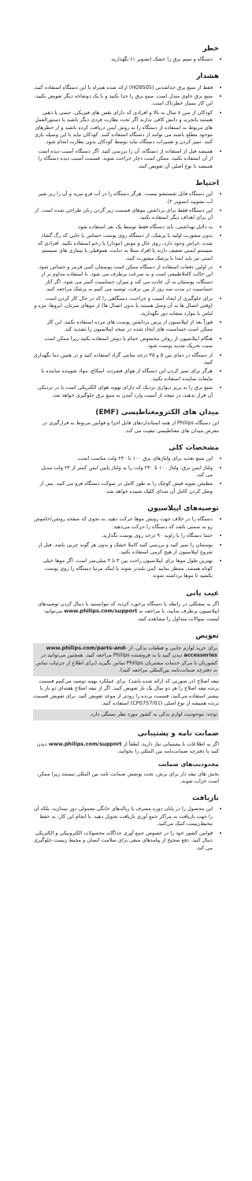خطر
دستگاه و سیم برق را خشک (تصویر ۱) نگهدارید.
هشدار
فقط از منبع برق جداشدنی (HQ8505) ارائه شده همراه با این دستگاه استفاده کنید.
منبع برق حاوی مبدل است. منبع برق را جدا نکنید و با یک دوشاخه دیگر تعویض نکنید، این کار بسیار خطرناک است.
کودکان از سن ۸ سال به بالا و افرادی که دارای نقص های فیزیکی، حسی یا ذهنی هستند یاتجربه و دانش کافی ندارند اگر تحت نظارت فردی دیگر باشند یا دستورالعمل های مربوط به استفاده از دستگاه را به روش ایمن دریافت کرده باشند و از خطرهای موجود مطلع باشند می توانند از دستگاه استفاده کنند. کودکان نباید با این وسیله بازی کنند. تمیز کردن و تعمیرات دستگاه نباید توسط کودکان بدون نظارت انجام شود.
همیشه قبل از استفاده از دستگاه، آن را بررسی کنید. اگر دستگاه آسیب دیده است از آن استفاده نکنید، ممکن است دچار جراحت شوید. قسمت آسیب دیده دستگاه را همیشه با نوع اصلی آن تعویض کنید.
احتیاط
این دستگاه قابل شستشو نیست. هرگز دستگاه را در آب فرو نبرید و آن را زیر شیر آب نشویید (تصویر ۲).
این دستگاه فقط برای برداشتن موهای قسمت زیر گردن زنان طراحی شده است. از آن برای اهداف دیگر استفاده نکنید.
به دلایل بهداشتی، باید دستگاه فقط توسط یک نفر استفاده شود.
بدون مشورت اولیه با پزشک، از دستگاه روی پوست حساس یا جایی که رگ گشاد شده، خراش وجود دارد، روی خال و موش (مودار) یا زخم استفاده نکنید. افرادی که سیستم ایمنی ضعیف دارند یا افراد مبتلا به دیابت، هموفیلی یا بیماری های سیستم ایمنی نیز باید ابتدا با پزشک مشورت کنند.
در اولین دفعات استفاده از دستگاه ممکن است پوستتان کمی قرمز و حساس شود. این حالت کاملاطبیعی است و به سرعت برطرف می شود. با استفاده مداوم تر از دستگاه، پوستتان به آن عادت می کند و میزان حساسیت کمتر می شود. اگر آثار حساسیت در مدت سه روز از بین نرفت، توصیه می کنیم به پزشک مراجعه کنید.
برای جلوگیری از ایجاد آسیب و جراحت، دستگاهی را که در حال کار کردن است (وقتی اتصال ها به آن وصل هستند یا بدون اتصال ها) از موهای سرتان، ابروها، مژه و لباس یا موارد مشابه دور نگهدارید.
فوراً بعد از اپیلاسیون از پرس برداشتن پوست های مرده استفاده نکنید، این کار ممکن است حساسیت های ایجاد شده در نتیجه اپیلاسیون را تشدید کند.
هنگام اپیلاسیون از روغن مخصوص حمام یا دوش استفاده نکنید زیرا ممکن است سبب تحریک شدید پوست شود.
از دستگاه در دمای بین ۵ و ۳۵ درجه سانتی گراد استفاده کنید و در همین دما نگهداری کنید.
هرگز برای تمیز کردن این دستگاه از هوای فشرده، اسکاچ، مواد شوینده ساینده یا مایعات ساینده استفاده نکنید.
منبع برق را به پریز دیواری نزدیک که دارای تهویه هوای الکتریکی است یا در نزدیکی آن قرار ندهید، در نتیجه از آسیب وارد آمدن به منبع برق جلوگیری خواهد شد.
میدان های الکترومغناطیسی (EMF)
این دستگاه Philips از همه استانداردهای قابل اجرا و قوانین مربوط به قرارگیری در معرض میدان های مغناطیسی تبعیت می کند.
مشخصات کلی
این منبع تغذیه برای ولتاژهای برق ۱۰۰ تا ۲۴۰ ولت مناسب است.
ولتاژ ایمن برق، ولتاژ ۱۰۰ تا ۲۴۰ ولت را به ولتاژ پایین ایمن کمتر از ۲۴ ولت تبدیل می کند.
مطمئن شوید فیش کوچک را به طور کامل در سوکت دستگاه فرو می کنید. پس از وصل کردن کامل آن صدای کلیک شنیده خواهد شد.
توصیه‌های اپیلاسیون
دستگاه را در خلاف جهت رویش موها حرکت دهید، به نحوی که صفحه روشن/خاموش رو به سمتی باشد که دستگاه را حرکت می‌دهید.
حتما دستگاه را با زاویه ۹۰ درجه روی پوست بگذارید.
پوستتان را تمیز کنید و بررسی کنید کاملا خشک و بدون هر گونه چربی باشد، قبل از شروع اپیلاسیون از هیچ کرمی استفاده نکنید.
بهترین طول موها برای اپیلاسیون راحت بین ۳ تا ۴ میلی‌متر است. اگر موها خیلی کوتاه هستند، منتظر بمانید کمی بلندتر شوند یا اینکه مرتبا دستگاه را روی پوست بکشید تا موها برداشته شوند.
عیب یابی
اگر به مشکلی در رابطه با دستگاه برخورد کردید که نتوانستید با دنبال کردن توصیه‌های اپیلاسیون برطرف نمایید، با مراجعه به www.philips.com/support می‌توانید لیست سوالات متداول را مشاهده کنید.
تعویض
برای خرید لوازم جانبی و قطعات یدکی، از www.philips.com/parts-and-accessories دیدن کنید یا به فروشنده Philips مراجعه کنید. همچنین می‌توانید در کشورتان با مرکز خدمات مشتریان Philips تماس بگیرید (برای اطلاع از جزئیات تماس به دفترچه ضمانت‌نامه بین‌المللی مراجعه کنید).
تیغه اصلاح (در صورتی که ارائه شده باشد): برای عملکرد بهینه توصیه می‌کنیم قسمت برنده تیغه اصلاح را هر دو سال یک بار تعویض کنید. اگر از تیغه اصلاح هفته‌ای دو بار یا بیشتر استفاده می‌کنید، قسمت برنده را زودتر از موعد تعویض کنید. برای تعویض قسمت برنده همیشه از نوع اصلی (CP0757/01) استفاده کنید.
توجه: موجودیت لوازم یدکی به کشور مورد نظر بستگی دارد.
ضمانت نامه و پشتیبانی
اگر به اطلاعات یا پشتیبانی نیاز دارید، لطفاً از www.philips.com/support دیدن کنید یا دفترچه ضمانت‌نامه بین المللی را بخوانید.
محدودیت‌های ضمانت
بخش های تیغه دار برای برش، تحت پوشش ضمانت نامه بین المللی نیستند زیرا ممکن است خراب شوند.
بازیافت
این محصول را در پایان دوره مصرف با زباله‌های خانگی معمولی دور نیندازید، بلکه آن را جهت بازیافت به مراکز جمع آوری بازیافت تحویل دهید. با انجام این کار، به حفظ محیط‌زیست کمک می‌کنید.
قوانین کشور خود را در خصوص جمع آوری جداگانه محصولات الکترونیکی و الکتریکی دنبال کنید. دفع صحیح از پیامدهای منفی برای سلامت انسان و محیط زیست جلوگیری می کند.